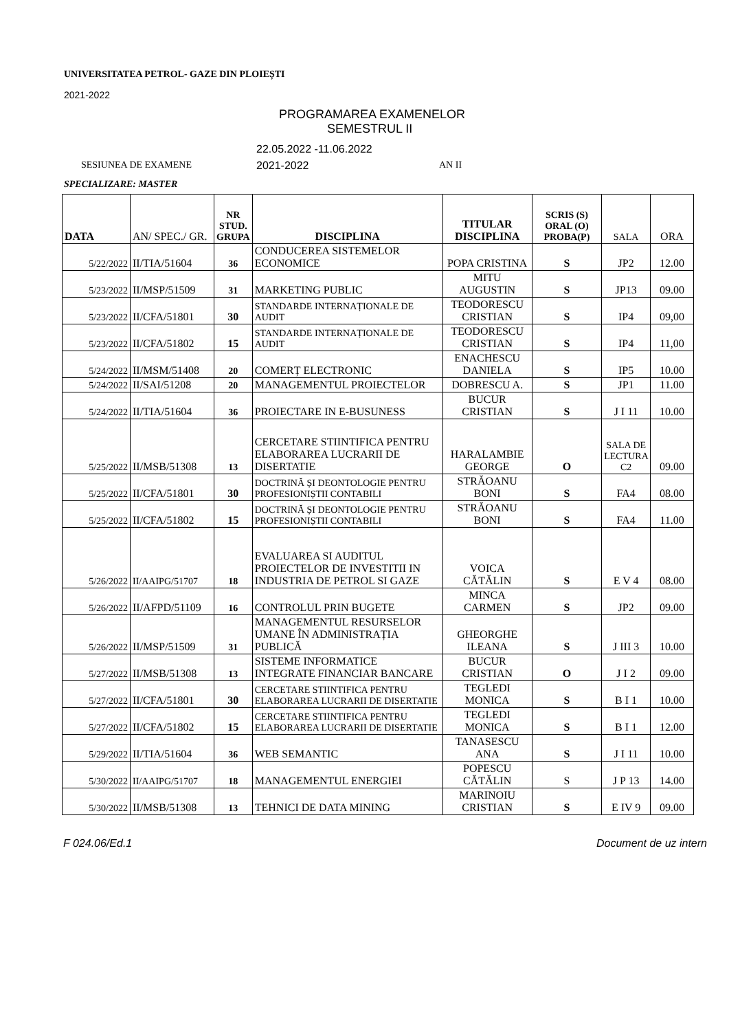UNIVERSITATEA PETROL- GAZE DIN PLOIEȘTI
2021-2022
PROGRAMAREA EXAMENELOR
SEMESTRUL II
22.05.2022 -11.06.2022
SESIUNEA DE EXAMENE 2021-2022 AN II
SPECIALIZARE: MASTER
| DATA | AN/ SPEC./ GR. | NR STUD. GRUPA | DISCIPLINA | TITULAR DISCIPLINA | SCRIS (S) ORAL (O) PROBA(P) | SALA | ORA |
| 5/22/2022 | II/TIA/51604 | 36 | CONDUCEREA SISTEMELOR ECONOMICE | POPA CRISTINA | S | JP2 | 12.00 |
| 5/23/2022 | II/MSP/51509 | 31 | MARKETING PUBLIC | MITU AUGUSTIN | S | JP13 | 09.00 |
| 5/23/2022 | II/CFA/51801 | 30 | STANDARDE INTERNAȚIONALE DE AUDIT | TEODORESCU CRISTIAN | S | IP4 | 09,00 |
| 5/23/2022 | II/CFA/51802 | 15 | STANDARDE INTERNAȚIONALE DE AUDIT | TEODORESCU CRISTIAN | S | IP4 | 11,00 |
| 5/24/2022 | II/MSM/51408 | 20 | COMERȚ ELECTRONIC | ENACHESCU DANIELA | S | IP5 | 10.00 |
| 5/24/2022 | II/SAI/51208 | 20 | MANAGEMENTUL PROIECTELOR | DOBRESCU A. | S | JP1 | 11.00 |
| 5/24/2022 | II/TIA/51604 | 36 | PROIECTARE IN E-BUSUNESS | BUCUR CRISTIAN | S | J I 11 | 10.00 |
| 5/25/2022 | II/MSB/51308 | 13 | CERCETARE STIINTIFICA PENTRU ELABORAREA LUCRARII DE DISERTATIE | HARALAMBIE GEORGE | O | SALA DE LECTURA C2 | 09.00 |
| 5/25/2022 | II/CFA/51801 | 30 | DOCTRINĂ ȘI DEONTOLOGIE PENTRU PROFESIONIȘTII CONTABILI | STRĂOANU BONI | S | FA4 | 08.00 |
| 5/25/2022 | II/CFA/51802 | 15 | DOCTRINĂ ȘI DEONTOLOGIE PENTRU PROFESIONIȘTII CONTABILI | STRĂOANU BONI | S | FA4 | 11.00 |
| 5/26/2022 | II/AAIPG/51707 | 18 | EVALUAREA SI AUDITUL PROIECTELOR DE INVESTITII IN INDUSTRIA DE PETROL SI GAZE | VOICA CĂTĂLIN | S | E V 4 | 08.00 |
| 5/26/2022 | II/AFPD/51109 | 16 | CONTROLUL PRIN BUGETE | MINCA CARMEN | S | JP2 | 09.00 |
| 5/26/2022 | II/MSP/51509 | 31 | MANAGEMENTUL RESURSELOR UMANE ÎN ADMINISTRAȚIA PUBLICĂ | GHEORGHE ILEANA | S | J III 3 | 10.00 |
| 5/27/2022 | II/MSB/51308 | 13 | SISTEME INFORMATICE INTEGRATE FINANCIAR BANCARE | BUCUR CRISTIAN | O | J I 2 | 09.00 |
| 5/27/2022 | II/CFA/51801 | 30 | CERCETARE STIINTIFICA PENTRU ELABORAREA LUCRARII DE DISERTATIE | TEGLEDI MONICA | S | B I 1 | 10.00 |
| 5/27/2022 | II/CFA/51802 | 15 | CERCETARE STIINTIFICA PENTRU ELABORAREA LUCRARII DE DISERTATIE | TEGLEDI MONICA | S | B I 1 | 12.00 |
| 5/29/2022 | II/TIA/51604 | 36 | WEB SEMANTIC | TANASESCU ANA | S | J I 11 | 10.00 |
| 5/30/2022 | II/AAIPG/51707 | 18 | MANAGEMENTUL ENERGIEI | POPESCU CĂTĂLIN | S | J P 13 | 14.00 |
| 5/30/2022 | II/MSB/51308 | 13 | TEHNICI DE DATA MINING | MARINOIU CRISTIAN | S | E IV 9 | 09.00 |
F 024.06/Ed.1 Document de uz intern